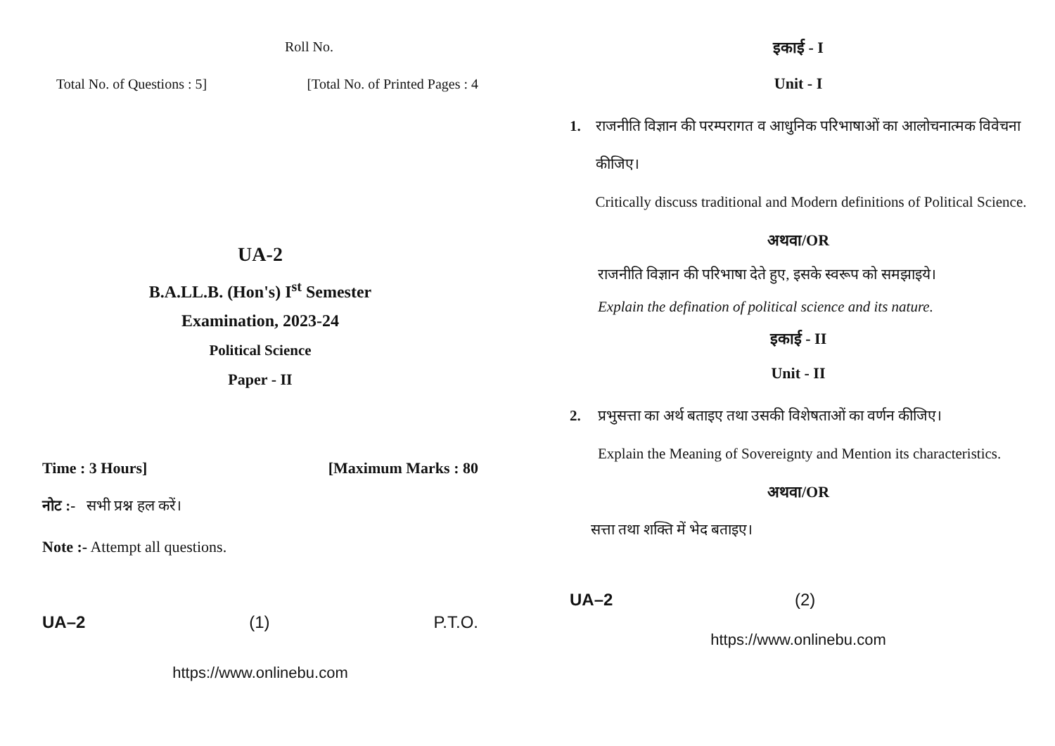Roll No.
Total No. of Questions : 5] [Total No. of Printed Pages : 4
UA-2
B.A.LL.B. (Hon's) I<sup>st</sup> Semester
Examination, 2023-24
Political Science
Paper - II
Time : 3 Hours] [Maximum Marks : 80
नोट :- सभी प्रश्न हल करें।
Note :- Attempt all questions.
UA–2 (1) P.T.O.
https://www.onlinebu.com
इकाई - I
Unit - I
1. राजनीति विज्ञान की परम्परागत व आधुनिक परिभाषाओं का आलोचनात्मक विवेचना कीजिए।
Critically discuss traditional and Modern definitions of Political Science.
अथवा/OR
राजनीति विज्ञान की परिभाषा देते हुए, इसके स्वरूप को समझाइये।
Explain the defination of political science and its nature.
इकाई - II
Unit - II
2. प्रभुसत्ता का अर्थ बताइए तथा उसकी विशेषताओं का वर्णन कीजिए।
Explain the Meaning of Sovereignty and Mention its characteristics.
अथवा/OR
सत्ता तथा शक्ति में भेद बताइए।
UA–2 (2)
https://www.onlinebu.com